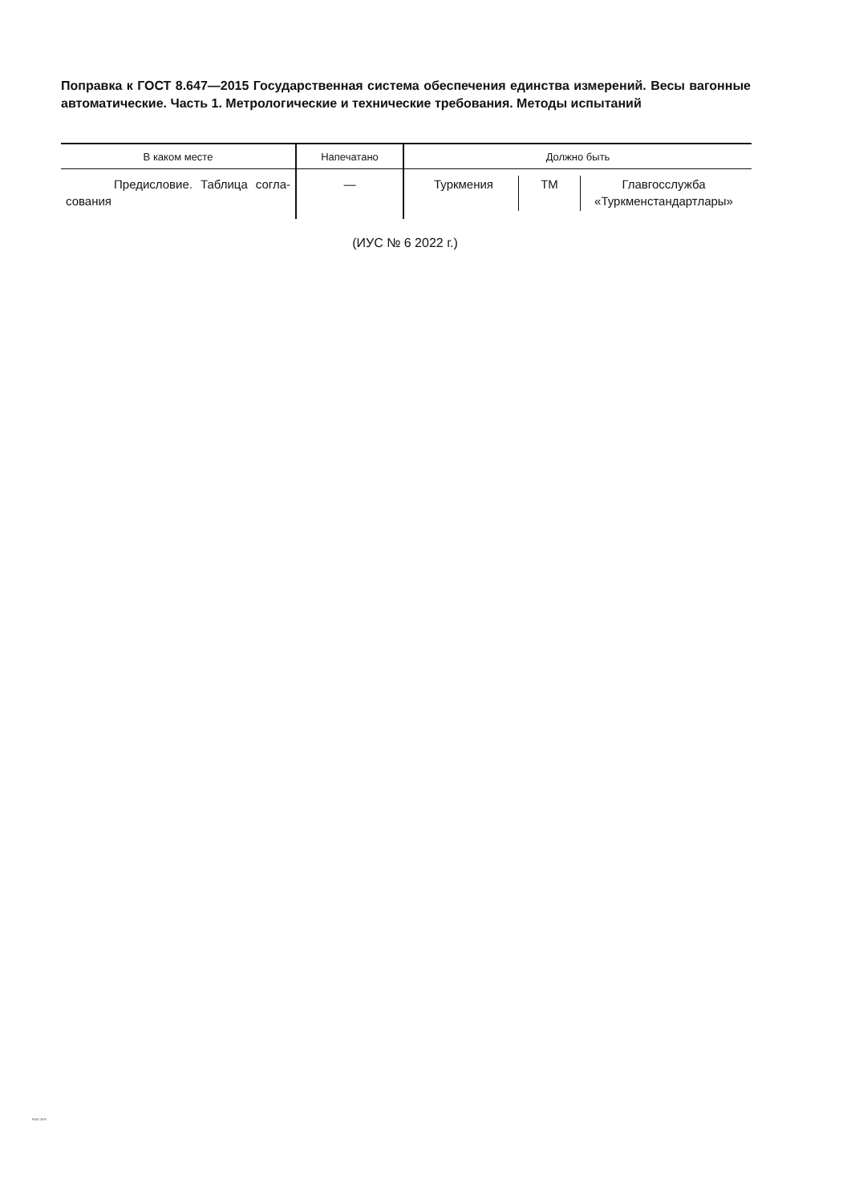Поправка к ГОСТ 8.647—2015 Государственная система обеспечения единства измерений. Весы вагонные автоматические. Часть 1. Метрологические и технические требования. Методы испытаний
| В каком месте | Напечатано | Должно быть |
| --- | --- | --- |
| Предисловие. Таблица согла-сования | — | Туркмения ТМ Главгосслужба «Туркменстандартлары» |
(ИУС № 6 2022 г.)
8.647-2015